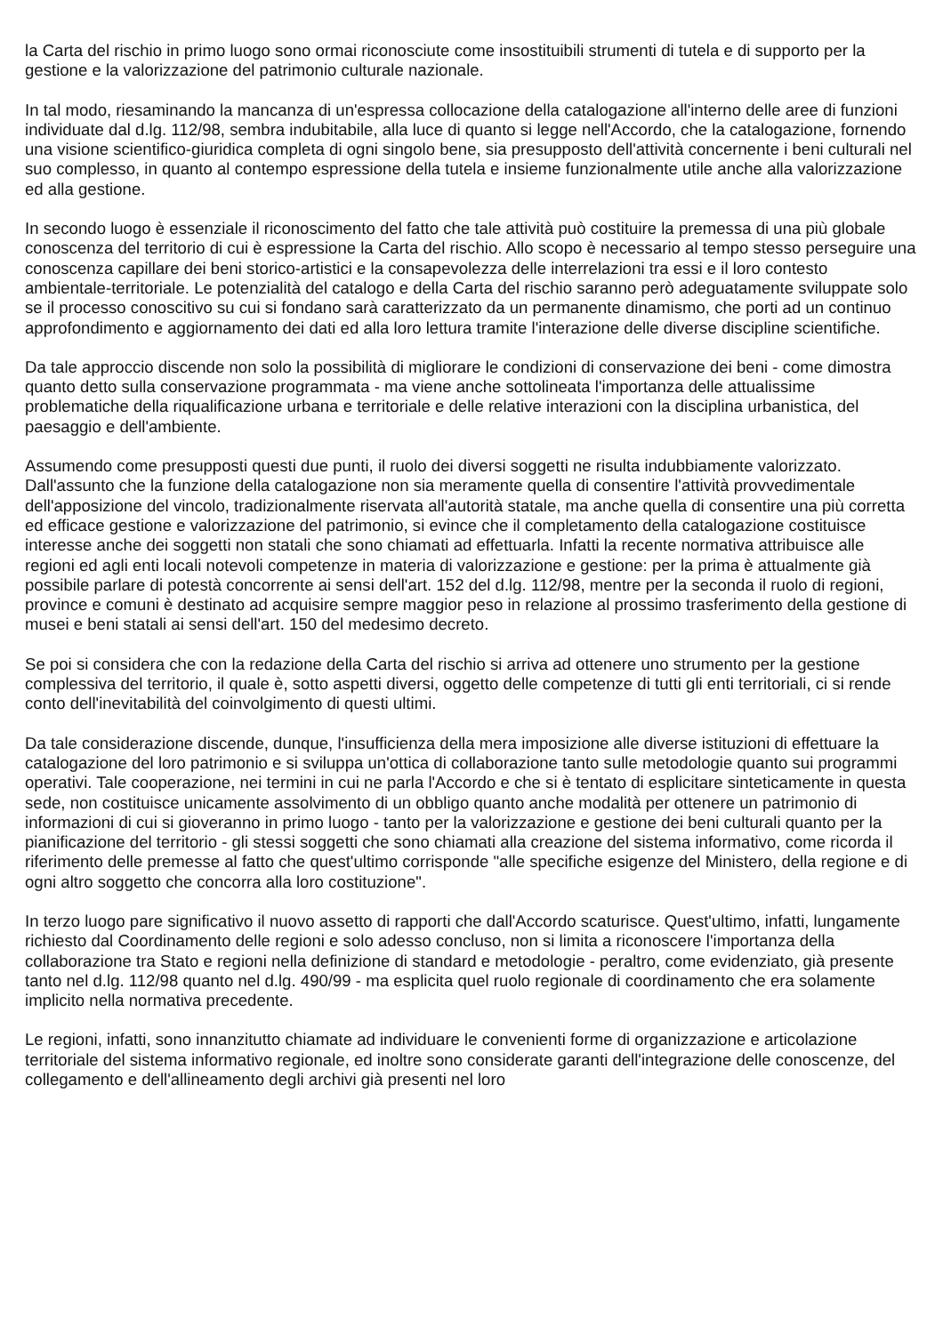la Carta del rischio in primo luogo sono ormai riconosciute come insostituibili strumenti di tutela e di supporto per la gestione e la valorizzazione del patrimonio culturale nazionale.
In tal modo, riesaminando la mancanza di un'espressa collocazione della catalogazione all'interno delle aree di funzioni individuate dal d.lg. 112/98, sembra indubitabile, alla luce di quanto si legge nell'Accordo, che la catalogazione, fornendo una visione scientifico-giuridica completa di ogni singolo bene, sia presupposto dell'attività concernente i beni culturali nel suo complesso, in quanto al contempo espressione della tutela e insieme funzionalmente utile anche alla valorizzazione ed alla gestione.
In secondo luogo è essenziale il riconoscimento del fatto che tale attività può costituire la premessa di una più globale conoscenza del territorio di cui è espressione la Carta del rischio. Allo scopo è necessario al tempo stesso perseguire una conoscenza capillare dei beni storico-artistici e la consapevolezza delle interrelazioni tra essi e il loro contesto ambientale-territoriale. Le potenzialità del catalogo e della Carta del rischio saranno però adeguatamente sviluppate solo se il processo conoscitivo su cui si fondano sarà caratterizzato da un permanente dinamismo, che porti ad un continuo approfondimento e aggiornamento dei dati ed alla loro lettura tramite l'interazione delle diverse discipline scientifiche.
Da tale approccio discende non solo la possibilità di migliorare le condizioni di conservazione dei beni - come dimostra quanto detto sulla conservazione programmata - ma viene anche sottolineata l'importanza delle attualissime problematiche della riqualificazione urbana e territoriale e delle relative interazioni con la disciplina urbanistica, del paesaggio e dell'ambiente.
Assumendo come presupposti questi due punti, il ruolo dei diversi soggetti ne risulta indubbiamente valorizzato. Dall'assunto che la funzione della catalogazione non sia meramente quella di consentire l'attività provvedimentale dell'apposizione del vincolo, tradizionalmente riservata all'autorità statale, ma anche quella di consentire una più corretta ed efficace gestione e valorizzazione del patrimonio, si evince che il completamento della catalogazione costituisce interesse anche dei soggetti non statali che sono chiamati ad effettuarla. Infatti la recente normativa attribuisce alle regioni ed agli enti locali notevoli competenze in materia di valorizzazione e gestione: per la prima è attualmente già possibile parlare di potestà concorrente ai sensi dell'art. 152 del d.lg. 112/98, mentre per la seconda il ruolo di regioni, province e comuni è destinato ad acquisire sempre maggior peso in relazione al prossimo trasferimento della gestione di musei e beni statali ai sensi dell'art. 150 del medesimo decreto.
Se poi si considera che con la redazione della Carta del rischio si arriva ad ottenere uno strumento per la gestione complessiva del territorio, il quale è, sotto aspetti diversi, oggetto delle competenze di tutti gli enti territoriali, ci si rende conto dell'inevitabilità del coinvolgimento di questi ultimi.
Da tale considerazione discende, dunque, l'insufficienza della mera imposizione alle diverse istituzioni di effettuare la catalogazione del loro patrimonio e si sviluppa un'ottica di collaborazione tanto sulle metodologie quanto sui programmi operativi. Tale cooperazione, nei termini in cui ne parla l'Accordo e che si è tentato di esplicitare sinteticamente in questa sede, non costituisce unicamente assolvimento di un obbligo quanto anche modalità per ottenere un patrimonio di informazioni di cui si gioveranno in primo luogo - tanto per la valorizzazione e gestione dei beni culturali quanto per la pianificazione del territorio - gli stessi soggetti che sono chiamati alla creazione del sistema informativo, come ricorda il riferimento delle premesse al fatto che quest'ultimo corrisponde "alle specifiche esigenze del Ministero, della regione e di ogni altro soggetto che concorra alla loro costituzione".
In terzo luogo pare significativo il nuovo assetto di rapporti che dall'Accordo scaturisce. Quest'ultimo, infatti, lungamente richiesto dal Coordinamento delle regioni e solo adesso concluso, non si limita a riconoscere l'importanza della collaborazione tra Stato e regioni nella definizione di standard e metodologie - peraltro, come evidenziato, già presente tanto nel d.lg. 112/98 quanto nel d.lg. 490/99 - ma esplicita quel ruolo regionale di coordinamento che era solamente implicito nella normativa precedente.
Le regioni, infatti, sono innanzitutto chiamate ad individuare le convenienti forme di organizzazione e articolazione territoriale del sistema informativo regionale, ed inoltre sono considerate garanti dell'integrazione delle conoscenze, del collegamento e dell'allineamento degli archivi già presenti nel loro